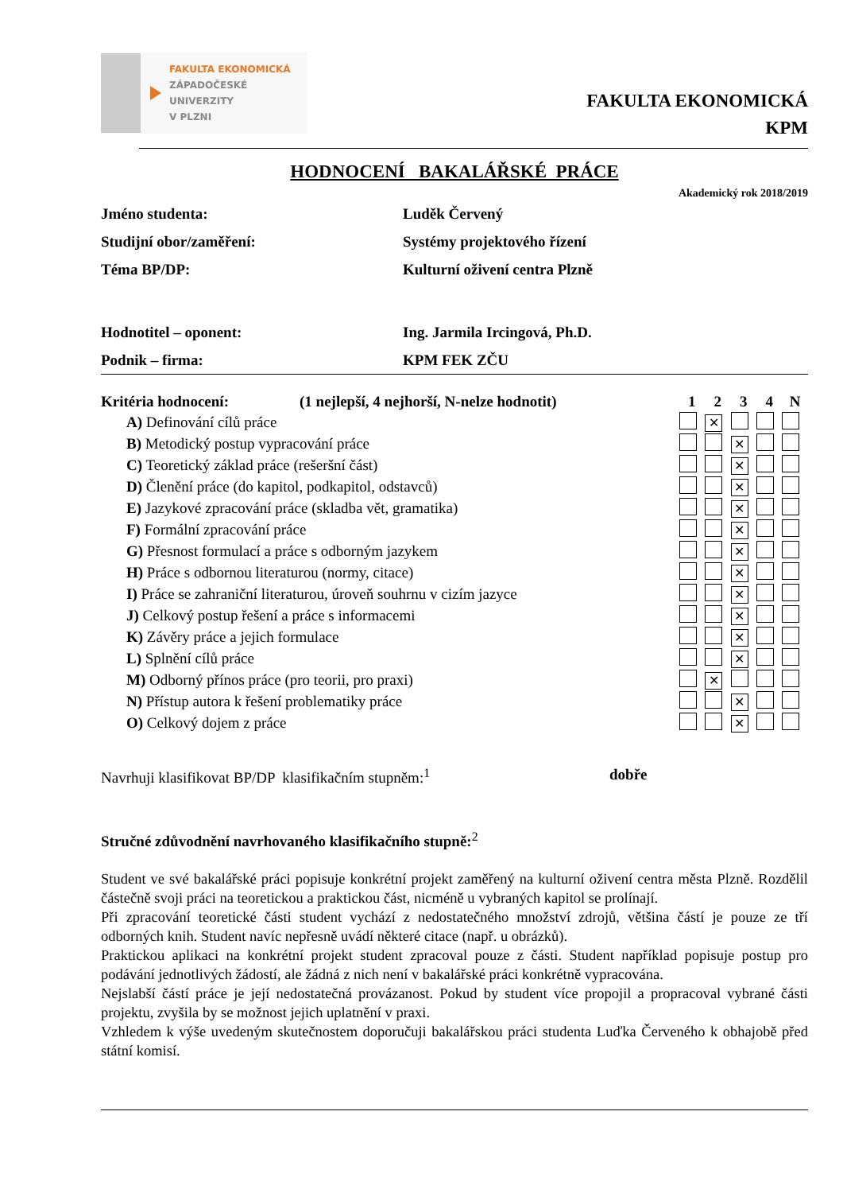FAKULTA EKONOMICKÁ
ZÁPADOČESKÉ
UNIVERZITY
V PLZNI
FAKULTA EKONOMICKÁ
KPM
HODNOCENÍ BAKALÁŘSKÉ PRÁCE
Akademický rok 2018/2019
| Jméno studenta: | Luděk Červený |
| Studijní obor/zaměření: | Systémy projektového řízení |
| Téma BP/DP: | Kulturní oživení centra Plzně |
| Hodnotitel – oponent: | Ing. Jarmila Ircingová, Ph.D. |
| Podnik – firma: | KPM FEK ZČU |
| Kritéria hodnocení: | (1 nejlepší, 4 nejhorší, N-nelze hodnotit) | 1 | 2 | 3 | 4 | N |
| --- | --- | --- | --- | --- | --- | --- |
| A) Definování cílů práce | | | ✕ | | | |
| B) Metodický postup vypracování práce | | | | ✕ | | |
| C) Teoretický základ práce (rešeršní část) | | | | ✕ | | |
| D) Členění práce (do kapitol, podkapitol, odstavců) | | | | ✕ | | |
| E) Jazykové zpracování práce (skladba vět, gramatika) | | | | ✕ | | |
| F) Formální zpracování práce | | | | ✕ | | |
| G) Přesnost formulací a práce s odborným jazykem | | | | ✕ | | |
| H) Práce s odbornou literaturou (normy, citace) | | | | ✕ | | |
| I) Práce se zahraniční literaturou, úroveň souhrnu v cizím jazyce | | | | ✕ | | |
| J) Celkový postup řešení a práce s informacemi | | | | ✕ | | |
| K) Závěry práce a jejich formulace | | | | ✕ | | |
| L) Splnění cílů práce | | | | ✕ | | |
| M) Odborný přínos práce (pro teorii, pro praxi) | | | ✕ | | | |
| N) Přístup autora k řešení problematiky práce | | | | ✕ | | |
| O) Celkový dojem z práce | | | | ✕ | | |
Navrhuji klasifikovat BP/DP klasifikačním stupněm:<sup>1</sup> dobře
Stručné zdůvodnění navrhovaného klasifikačního stupně:<sup>2</sup>
Student ve své bakalářské práci popisuje konkrétní projekt zaměřený na kulturní oživení centra města Plzně. Rozdělil částečně svoji práci na teoretickou a praktickou část, nicméně u vybraných kapitol se prolínají.
Při zpracování teoretické části student vychází z nedostatečného množství zdrojů, většina částí je pouze ze tří odborných knih. Student navíc nepřesně uvádí některé citace (např. u obrázků).
Praktickou aplikaci na konkrétní projekt student zpracoval pouze z části. Student například popisuje postup pro podávání jednotlivých žádostí, ale žádná z nich není v bakalářské práci konkrétně vypracována.
Nejslabší částí práce je její nedostatečná provázanost. Pokud by student více propojil a propracoval vybrané části projektu, zvyšila by se možnost jejich uplatnění v praxi.
Vzhledem k výše uvedeným skutečnostem doporučuji bakalářskou práci studenta Luďka Červeného k obhajobě před státní komisí.